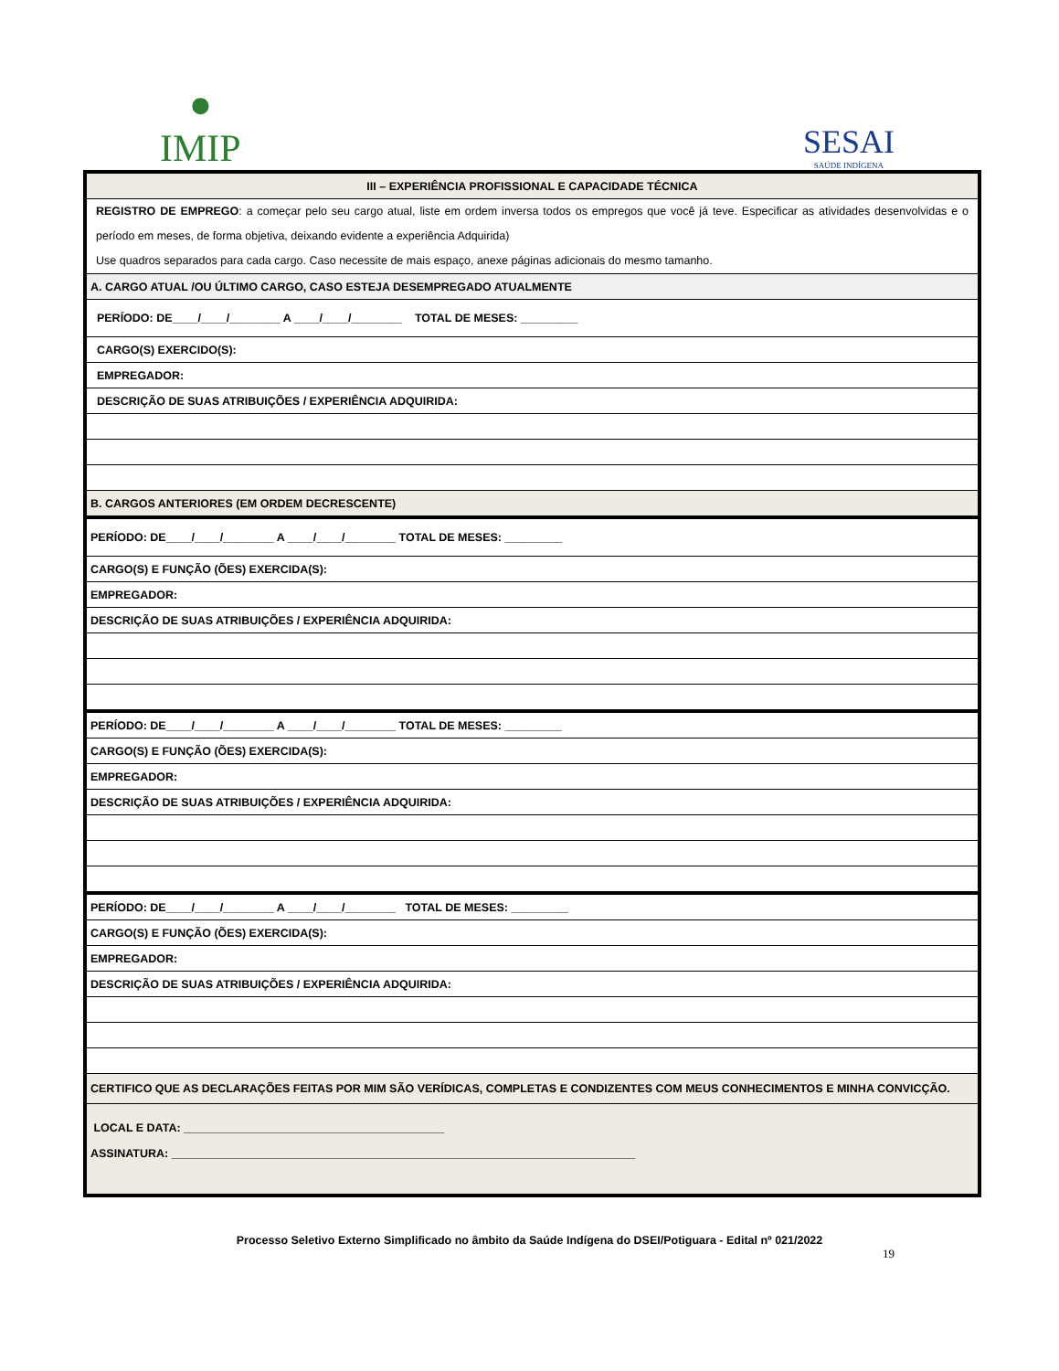●
IMIP
SESAI
SAÚDE INDÍGENA
| III – EXPERIÊNCIA PROFISSIONAL E CAPACIDADE TÉCNICA |
| REGISTRO DE EMPREGO : a começar pelo seu cargo atual, liste em ordem inversa todos os empregos que você já teve. Especificar as atividades desenvolvidas e o período em meses, de forma objetiva, deixando evidente a experiência Adquirida) Use quadros separados para cada cargo. Caso necessite de mais espaço, anexe páginas adicionais do mesmo tamanho. |
| A. CARGO ATUAL /OU ÚLTIMO CARGO, CASO ESTEJA DESEMPREGADO ATUALMENTE |
| PERÍODO: DE____/____/________ A ____/____/________ TOTAL DE MESES: _________ |
| CARGO(S) EXERCIDO(S): |
| EMPREGADOR: |
| DESCRIÇÃO DE SUAS ATRIBUIÇÕES / EXPERIÊNCIA ADQUIRIDA: |
| B. CARGOS ANTERIORES (EM ORDEM DECRESCENTE) |
| PERÍODO: DE____/____/________ A ____/____/________ TOTAL DE MESES: _________ |
| CARGO(S) E FUNÇÃO (ÕES) EXERCIDA(S): |
| EMPREGADOR: |
| DESCRIÇÃO DE SUAS ATRIBUIÇÕES / EXPERIÊNCIA ADQUIRIDA: |
| PERÍODO: DE____/____/________ A ____/____/________ TOTAL DE MESES: _________ |
| CARGO(S) E FUNÇÃO (ÕES) EXERCIDA(S): |
| EMPREGADOR: |
| DESCRIÇÃO DE SUAS ATRIBUIÇÕES / EXPERIÊNCIA ADQUIRIDA: |
| PERÍODO: DE____/____/________ A ____/____/________ TOTAL DE MESES: _________ |
| CARGO(S) E FUNÇÃO (ÕES) EXERCIDA(S): |
| EMPREGADOR: |
| DESCRIÇÃO DE SUAS ATRIBUIÇÕES / EXPERIÊNCIA ADQUIRIDA: |
| CERTIFICO QUE AS DECLARAÇÕES FEITAS POR MIM SÃO VERÍDICAS, COMPLETAS E CONDIZENTES COM MEUS CONHECIMENTOS E MINHA CONVICÇÃO. |
| LOCAL E DATA: _________________________________________ ASSINATURA: _________________________________________________________________________ |
Processo Seletivo Externo Simplificado no âmbito da Saúde Indígena do DSEI/Potiguara - Edital nº 021/2022
19